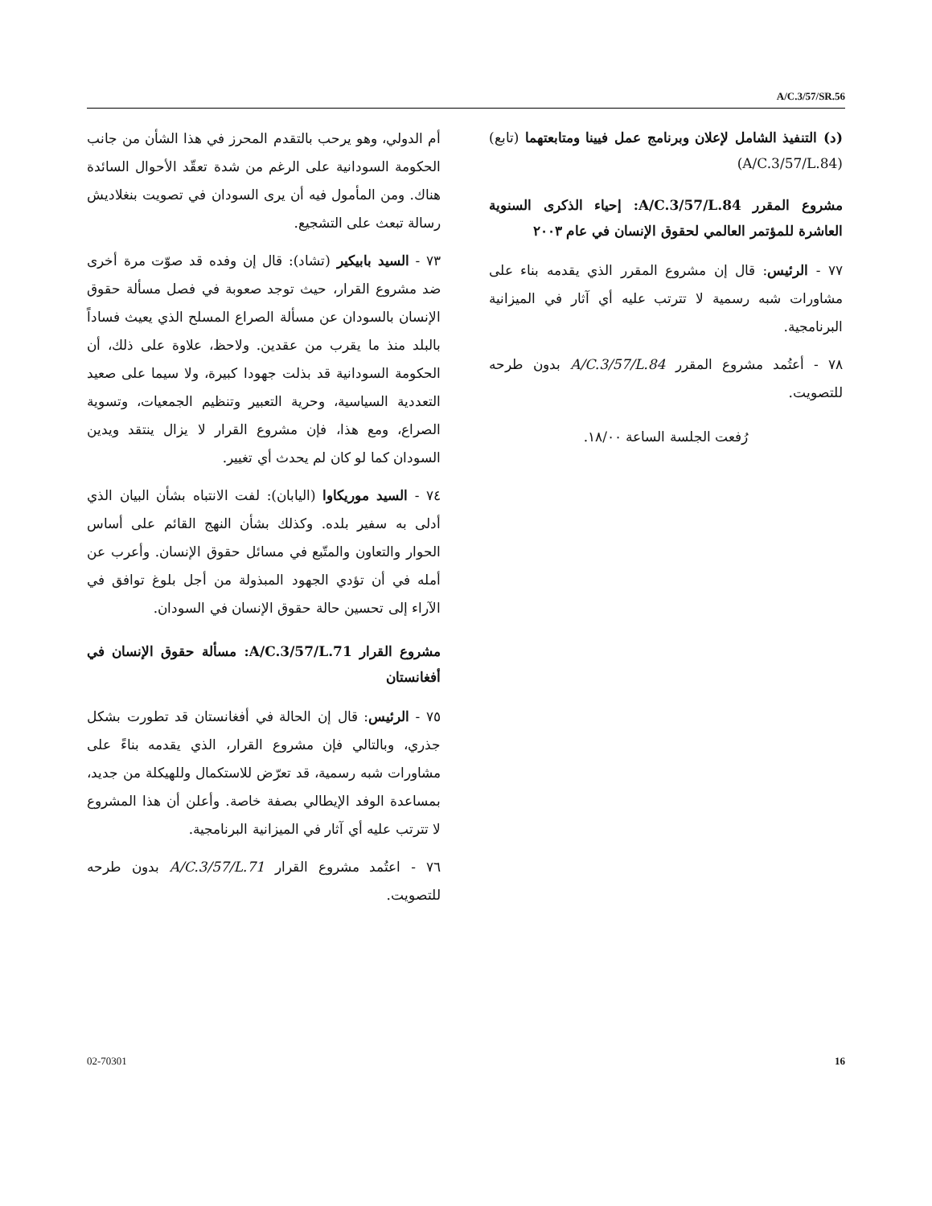A/C.3/57/SR.56
أم الدولي، وهو يرحب بالتقدم المحرز في هذا الشأن من جانب الحكومة السودانية على الرغم من شدة تعقّد الأحوال السائدة هناك. ومن المأمول فيه أن يرى السودان في تصويت بنغلاديش رسالة تبعث على التشجيع.
٧٣ - السيد بابيكير (تشاد): قال إن وفده قد صوّت مرة أخرى ضد مشروع القرار، حيث توجد صعوبة في فصل مسألة حقوق الإنسان بالسودان عن مسألة الصراع المسلح الذي يعيث فساداً بالبلد منذ ما يقرب من عقدين. ولاحظ، علاوة على ذلك، أن الحكومة السودانية قد بذلت جهودا كبيرة، ولا سيما على صعيد التعددية السياسية، وحرية التعبير وتنظيم الجمعيات، وتسوية الصراع، ومع هذا، فإن مشروع القرار لا يزال ينتقد ويدين السودان كما لو كان لم يحدث أي تغيير.
٧٤ - السيد موريكاوا (اليابان): لفت الانتباه بشأن البيان الذي أدلى به سفير بلده. وكذلك بشأن النهج القائم على أساس الحوار والتعاون والمتّبع في مسائل حقوق الإنسان. وأعرب عن أمله في أن تؤدي الجهود المبذولة من أجل بلوغ توافق في الآراء إلى تحسين حالة حقوق الإنسان في السودان.
مشروع القرار A/C.3/57/L.71: مسألة حقوق الإنسان في أفغانستان
٧٥ - الرئيس: قال إن الحالة في أفغانستان قد تطورت بشكل جذري، وبالتالي فإن مشروع القرار، الذي يقدمه بناءً على مشاورات شبه رسمية، قد تعرّض للاستكمال وللهيكلة من جديد، بمساعدة الوفد الإيطالي بصفة خاصة. وأعلن أن هذا المشروع لا تترتب عليه أي آثار في الميزانية البرنامجية.
٧٦ - اعتُمد مشروع القرار A/C.3/57/L.71 بدون طرحه للتصويت.
(د) التنفيذ الشامل لإعلان وبرنامج عمل فيينا ومتابعتهما (تابع) (A/C.3/57/L.84)
مشروع المقرر A/C.3/57/L.84: إحياء الذكرى السنوية العاشرة للمؤتمر العالمي لحقوق الإنسان في عام ٢٠٠٣
٧٧ - الرئيس: قال إن مشروع المقرر الذي يقدمه بناء على مشاورات شبه رسمية لا تترتب عليه أي آثار في الميزانية البرنامجية.
٧٨ - أعتُمد مشروع المقرر A/C.3/57/L.84 بدون طرحه للتصويت.
رُفعت الجلسة الساعة ١٨/٠٠.
02-70301 16